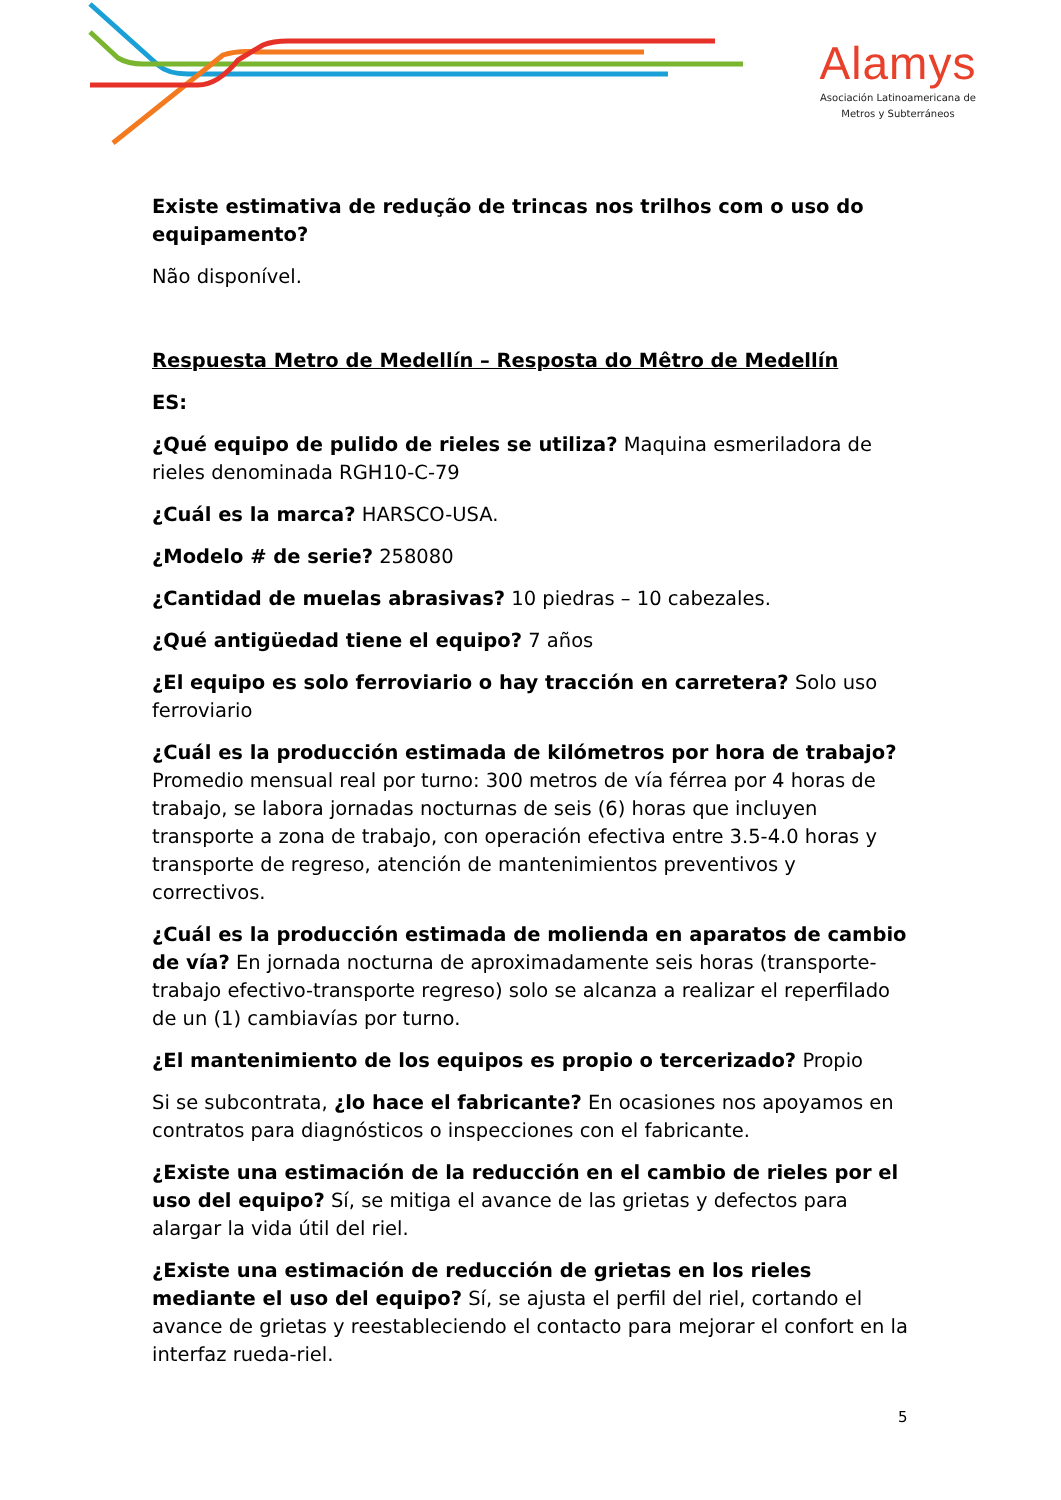Alamys
Asociación Latinoamericana de
Metros y Subterráneos
Existe estimativa de redução de trincas nos trilhos com o uso do equipamento?
Não disponível.
Respuesta Metro de Medellín – Resposta do Mêtro de Medellín
ES:
¿Qué equipo de pulido de rieles se utiliza? Maquina esmeriladora de rieles denominada RGH10-C-79
¿Cuál es la marca? HARSCO-USA.
¿Modelo # de serie? 258080
¿Cantidad de muelas abrasivas? 10 piedras – 10 cabezales.
¿Qué antigüedad tiene el equipo? 7 años
¿El equipo es solo ferroviario o hay tracción en carretera? Solo uso ferroviario
¿Cuál es la producción estimada de kilómetros por hora de trabajo? Promedio mensual real por turno: 300 metros de vía férrea por 4 horas de trabajo, se labora jornadas nocturnas de seis (6) horas que incluyen transporte a zona de trabajo, con operación efectiva entre 3.5-4.0 horas y transporte de regreso, atención de mantenimientos preventivos y correctivos.
¿Cuál es la producción estimada de molienda en aparatos de cambio de vía? En jornada nocturna de aproximadamente seis horas (transporte-trabajo efectivo-transporte regreso) solo se alcanza a realizar el reperfilado de un (1) cambiavías por turno.
¿El mantenimiento de los equipos es propio o tercerizado? Propio
Si se subcontrata, ¿lo hace el fabricante? En ocasiones nos apoyamos en contratos para diagnósticos o inspecciones con el fabricante.
¿Existe una estimación de la reducción en el cambio de rieles por el uso del equipo? Sí, se mitiga el avance de las grietas y defectos para alargar la vida útil del riel.
¿Existe una estimación de reducción de grietas en los rieles mediante el uso del equipo? Sí, se ajusta el perfil del riel, cortando el avance de grietas y reestableciendo el contacto para mejorar el confort en la interfaz rueda-riel.
5